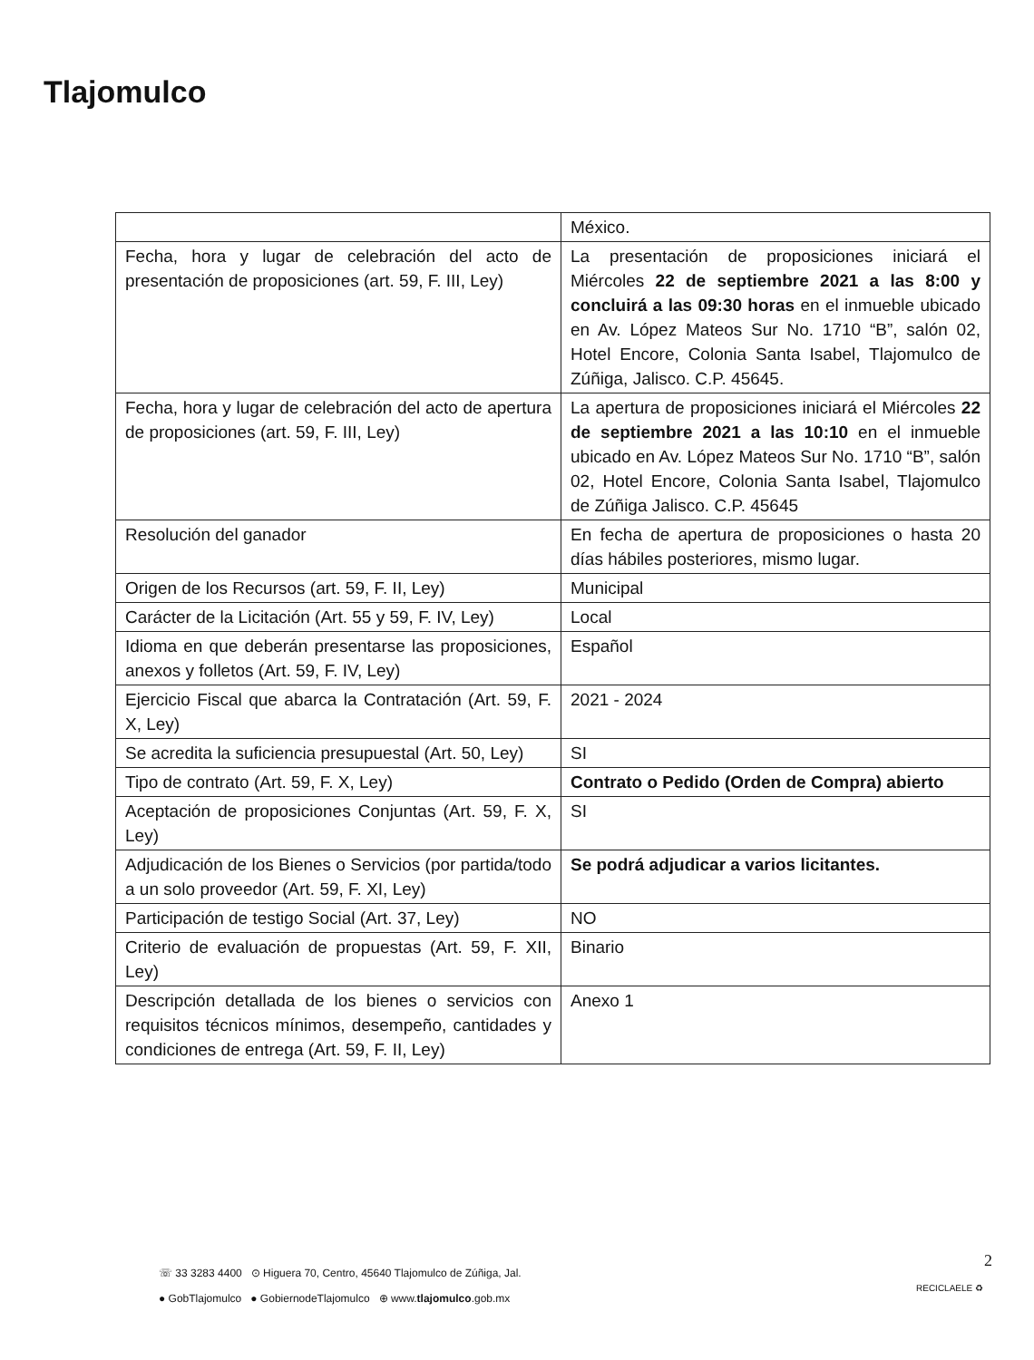Tlajomulco
| | México. |
| Fecha, hora y lugar de celebración del acto de presentación de proposiciones (art. 59, F. III, Ley) | La presentación de proposiciones iniciará el Miércoles 22 de septiembre 2021 a las 8:00 y concluirá a las 09:30 horas en el inmueble ubicado en Av. López Mateos Sur No. 1710 “B”, salón 02, Hotel Encore, Colonia Santa Isabel, Tlajomulco de Zúñiga, Jalisco. C.P. 45645. |
| Fecha, hora y lugar de celebración del acto de apertura de proposiciones (art. 59, F. III, Ley) | La apertura de proposiciones iniciará el Miércoles 22 de septiembre 2021 a las 10:10 en el inmueble ubicado en Av. López Mateos Sur No. 1710 “B”, salón 02, Hotel Encore, Colonia Santa Isabel, Tlajomulco de Zúñiga Jalisco. C.P. 45645 |
| Resolución del ganador | En fecha de apertura de proposiciones o hasta 20 días hábiles posteriores, mismo lugar. |
| Origen de los Recursos (art. 59, F. II, Ley) | Municipal |
| Carácter de la Licitación (Art. 55 y 59, F. IV, Ley) | Local |
| Idioma en que deberán presentarse las proposiciones, anexos y folletos (Art. 59, F. IV, Ley) | Español |
| Ejercicio Fiscal que abarca la Contratación (Art. 59, F. X, Ley) | 2021 - 2024 |
| Se acredita la suficiencia presupuestal (Art. 50, Ley) | SI |
| Tipo de contrato (Art. 59, F. X, Ley) | Contrato o Pedido (Orden de Compra) abierto |
| Aceptación de proposiciones Conjuntas (Art. 59, F. X, Ley) | SI |
| Adjudicación de los Bienes o Servicios (por partida/todo a un solo proveedor (Art. 59, F. XI, Ley) | Se podrá adjudicar a varios licitantes. |
| Participación de testigo Social (Art. 37, Ley) | NO |
| Criterio de evaluación de propuestas (Art. 59, F. XII, Ley) | Binario |
| Descripción detallada de los bienes o servicios con requisitos técnicos mínimos, desempeño, cantidades y condiciones de entrega (Art. 59, F. II, Ley) | Anexo 1 |
☏ 33 3283 4400 ⊙ Higuera 70, Centro, 45640 Tlajomulco de Zúñiga, Jal.
● GobTlajomulco ● GobiernodeTlajomulco ⊕ www.tlajomulco.gob.mx
2
RECICLAELE ♻